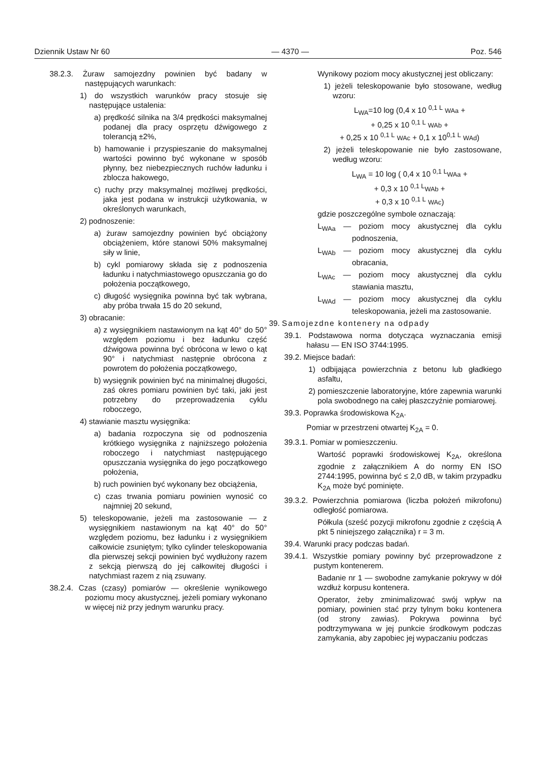Dziennik Ustaw Nr 60 — 4370 — Poz. 546
38.2.3. Żuraw samojezdny powinien być badany w następujących warunkach:
1) do wszystkich warunków pracy stosuje się następujące ustalenia:
a) prędkość silnika na 3/4 prędkości maksymalnej podanej dla pracy osprzętu dźwigowego z tolerancją ±2%,
b) hamowanie i przyspieszanie do maksymalnej wartości powinno być wykonane w sposób płynny, bez niebezpiecznych ruchów ładunku i zblocza hakowego,
c) ruchy przy maksymalnej możliwej prędkości, jaka jest podana w instrukcji użytkowania, w określonych warunkach,
2) podnoszenie:
a) żuraw samojezdny powinien być obciążony obciążeniem, które stanowi 50% maksymalnej siły w linie,
b) cykl pomiarowy składa się z podnoszenia ładunku i natychmiastowego opuszczania go do położenia początkowego,
c) długość wysięgnika powinna być tak wybrana, aby próba trwała 15 do 20 sekund,
3) obracanie:
a) z wysięgnikiem nastawionym na kąt 40° do 50° względem poziomu i bez ładunku część dźwigowa powinna być obrócona w lewo o kąt 90° i natychmiast następnie obrócona z powrotem do położenia początkowego,
b) wysięgnik powinien być na minimalnej długości, zaś okres pomiaru powinien być taki, jaki jest potrzebny do przeprowadzenia cyklu roboczego,
4) stawianie masztu wysięgnika:
a) badania rozpoczyna się od podnoszenia krótkiego wysięgnika z najniższego położenia roboczego i natychmiast następującego opuszczania wysięgnika do jego początkowego położenia,
b) ruch powinien być wykonany bez obciążenia,
c) czas trwania pomiaru powinien wynosić co najmniej 20 sekund,
5) teleskopowanie, jeżeli ma zastosowanie — z wysięgnikiem nastawionym na kąt 40° do 50° względem poziomu, bez ładunku i z wysięgnikiem całkowicie zsuniętym; tylko cylinder teleskopowania dla pierwszej sekcji powinien być wydłużony razem z sekcją pierwszą do jej całkowitej długości i natychmiast razem z nią zsuwany.
38.2.4. Czas (czasy) pomiarów — określenie wynikowego poziomu mocy akustycznej, jeżeli pomiary wykonano w więcej niż przy jednym warunku pracy.
Wynikowy poziom mocy akustycznej jest obliczany:
1) jeżeli teleskopowanie było stosowane, według wzoru:
L<sub>WA</sub>=10 log (0,4 x 10 <sup>0,1 L</sup> WAa +
+ 0,25 x 10 <sup>0,1 L</sup> WAb +
+ 0,25 x 10 <sup>0,1 L</sup> WAc + 0,1 x 10<sup>0,1 L</sup> WAd)
2) jeżeli teleskopowanie nie było zastosowane, według wzoru:
L<sub>WA</sub> = 10 log ( 0,4 x 10 <sup>0,1 L</sup>WAa +
+ 0,3 x 10 <sup>0,1 L</sup>WAb +
+ 0,3 x 10 <sup>0,1 L</sup> WAc)
gdzie poszczególne symbole oznaczają:
L<sub>WAa</sub> — poziom mocy akustycznej dla cyklu podnoszenia,
L<sub>WAb</sub> — poziom mocy akustycznej dla cyklu obracania,
L<sub>WAc</sub> — poziom mocy akustycznej dla cyklu stawiania masztu,
L<sub>WAd</sub> — poziom mocy akustycznej dla cyklu teleskopowania, jeżeli ma zastosowanie.
39. Samojezdne kontenery na odpady
39.1. Podstawowa norma dotycząca wyznaczania emisji hałasu — EN ISO 3744:1995.
39.2. Miejsce badań:
1) odbijająca powierzchnia z betonu lub gładkiego asfaltu,
2) pomieszczenie laboratoryjne, które zapewnia warunki pola swobodnego na całej płaszczyźnie pomiarowej.
39.3. Poprawka środowiskowa K<sub>2A</sub>.
Pomiar w przestrzeni otwartej K<sub>2A</sub> = 0.
39.3.1. Pomiar w pomieszczeniu.
Wartość poprawki środowiskowej K<sub>2A</sub>, określona zgodnie z załącznikiem A do normy EN ISO 2744:1995, powinna być ≤ 2,0 dB, w takim przypadku K<sub>2A</sub> może być pominięte.
39.3.2. Powierzchnia pomiarowa (liczba położeń mikrofonu) odległość pomiarowa.
Półkula (sześć pozycji mikrofonu zgodnie z częścią A pkt 5 niniejszego załącznika) r = 3 m.
39.4. Warunki pracy podczas badań.
39.4.1. Wszystkie pomiary powinny być przeprowadzone z pustym kontenerem.
Badanie nr 1 — swobodne zamykanie pokrywy w dół wzdłuż korpusu kontenera.
Operator, żeby zminimalizować swój wpływ na pomiary, powinien stać przy tylnym boku kontenera (od strony zawias). Pokrywa powinna być podtrzymywana w jej punkcie środkowym podczas zamykania, aby zapobiec jej wypaczaniu podczas